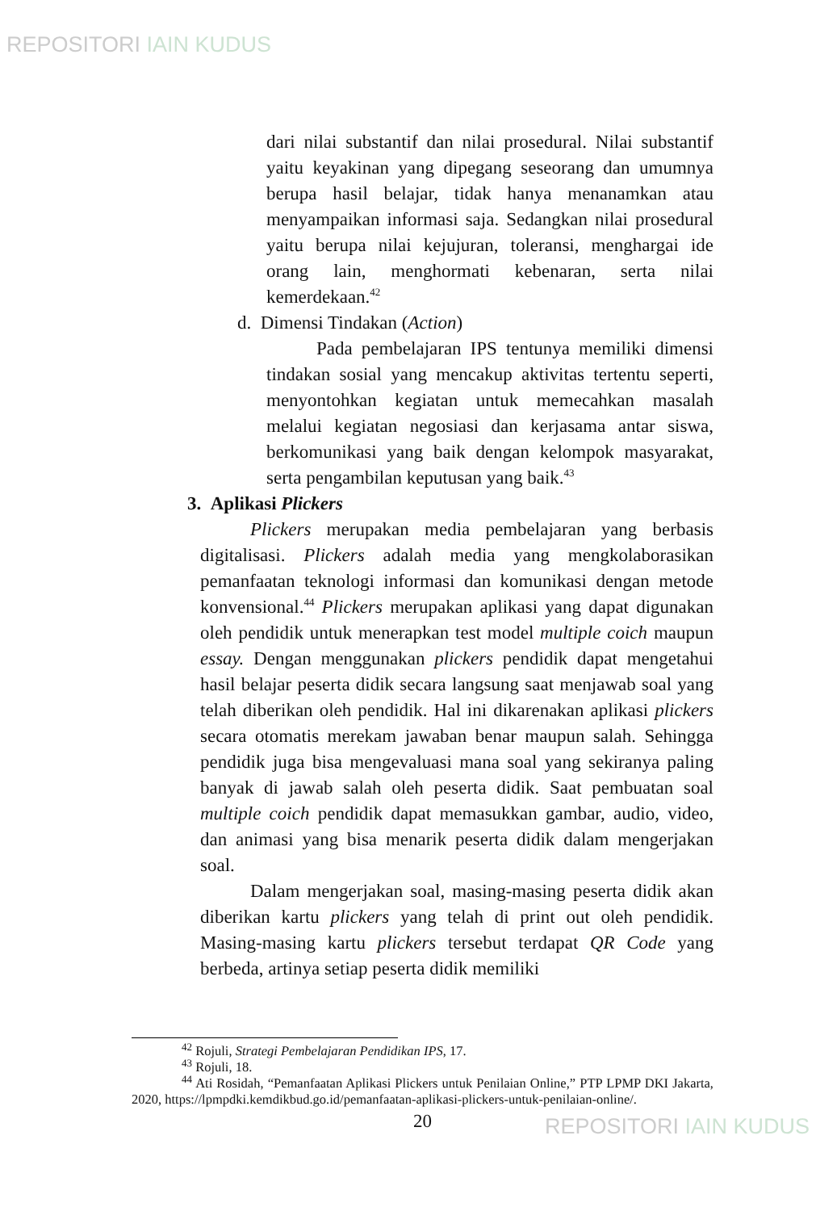REPOSITORI IAIN KUDUS
dari nilai substantif dan nilai prosedural. Nilai substantif yaitu keyakinan yang dipegang seseorang dan umumnya berupa hasil belajar, tidak hanya menanamkan atau menyampaikan informasi saja. Sedangkan nilai prosedural yaitu berupa nilai kejujuran, toleransi, menghargai ide orang lain, menghormati kebenaran, serta nilai kemerdekaan.<sup>42</sup>
d. Dimensi Tindakan (Action)
Pada pembelajaran IPS tentunya memiliki dimensi tindakan sosial yang mencakup aktivitas tertentu seperti, menyontohkan kegiatan untuk memecahkan masalah melalui kegiatan negosiasi dan kerjasama antar siswa, berkomunikasi yang baik dengan kelompok masyarakat, serta pengambilan keputusan yang baik.<sup>43</sup>
3. Aplikasi Plickers
Plickers merupakan media pembelajaran yang berbasis digitalisasi. Plickers adalah media yang mengkolaborasikan pemanfaatan teknologi informasi dan komunikasi dengan metode konvensional.<sup>44</sup> Plickers merupakan aplikasi yang dapat digunakan oleh pendidik untuk menerapkan test model multiple coich maupun essay. Dengan menggunakan plickers pendidik dapat mengetahui hasil belajar peserta didik secara langsung saat menjawab soal yang telah diberikan oleh pendidik. Hal ini dikarenakan aplikasi plickers secara otomatis merekam jawaban benar maupun salah. Sehingga pendidik juga bisa mengevaluasi mana soal yang sekiranya paling banyak di jawab salah oleh peserta didik. Saat pembuatan soal multiple coich pendidik dapat memasukkan gambar, audio, video, dan animasi yang bisa menarik peserta didik dalam mengerjakan soal.
Dalam mengerjakan soal, masing-masing peserta didik akan diberikan kartu plickers yang telah di print out oleh pendidik. Masing-masing kartu plickers tersebut terdapat QR Code yang berbeda, artinya setiap peserta didik memiliki
<sup>42</sup> Rojuli, Strategi Pembelajaran Pendidikan IPS, 17.
<sup>43</sup> Rojuli, 18.
<sup>44</sup> Ati Rosidah, “Pemanfaatan Aplikasi Plickers untuk Penilaian Online,” PTP LPMP DKI Jakarta, 2020, https://lpmpdki.kemdikbud.go.id/pemanfaatan-aplikasi-plickers-untuk-penilaian-online/.
20
REPOSITORI IAIN KUDUS